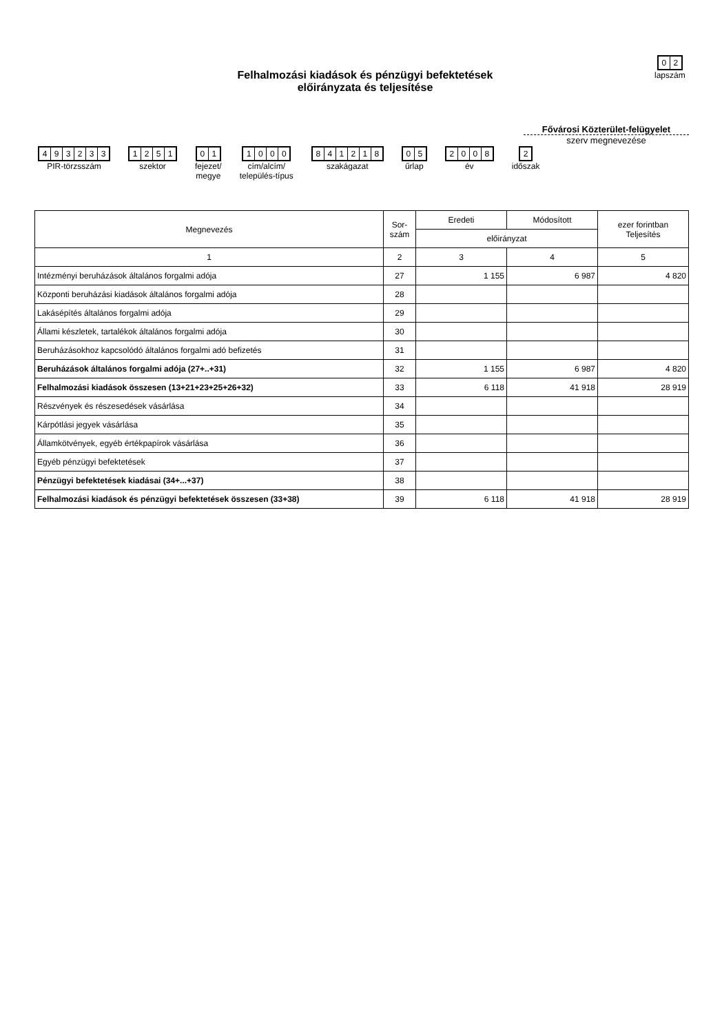02
lapszám
Felhalmozási kiadások és pénzügyi befektetések előirányzata és teljesítése
Fővárosi Közterület-felügyelet
szerv megnevezése
493233
PIR-törzsszám
1251
szektor
01
fejezet/
megye
1000
cím/alcím/
település-típus
841218
szakágazat
05
űrlap
2008
év
2
időszak
| Megnevezés | Sor- szám | Eredeti | Módosított | ezer forintban Teljesítés |
| --- | --- | --- | --- | --- |
| | | előirányzat | | |
| 1 | 2 | 3 | 4 | 5 |
| Intézményi beruházások általános forgalmi adója | 27 | 1 155 | 6 987 | 4 820 |
| Központi beruházási kiadások általános forgalmi adója | 28 | | | |
| Lakásépítés általános forgalmi adója | 29 | | | |
| Állami készletek, tartalékok általános forgalmi adója | 30 | | | |
| Beruházásokhoz kapcsolódó általános forgalmi adó befizetés | 31 | | | |
| Beruházások általános forgalmi adója (27+..+31) | 32 | 1 155 | 6 987 | 4 820 |
| Felhalmozási kiadások összesen (13+21+23+25+26+32) | 33 | 6 118 | 41 918 | 28 919 |
| Részvények és részesedések vásárlása | 34 | | | |
| Kárpótlási jegyek vásárlása | 35 | | | |
| Államkötvények, egyéb értékpapírok vásárlása | 36 | | | |
| Egyéb pénzügyi befektetések | 37 | | | |
| Pénzügyi befektetések kiadásai (34+...+37) | 38 | | | |
| Felhalmozási kiadások és pénzügyi befektetések összesen (33+38) | 39 | 6 118 | 41 918 | 28 919 |